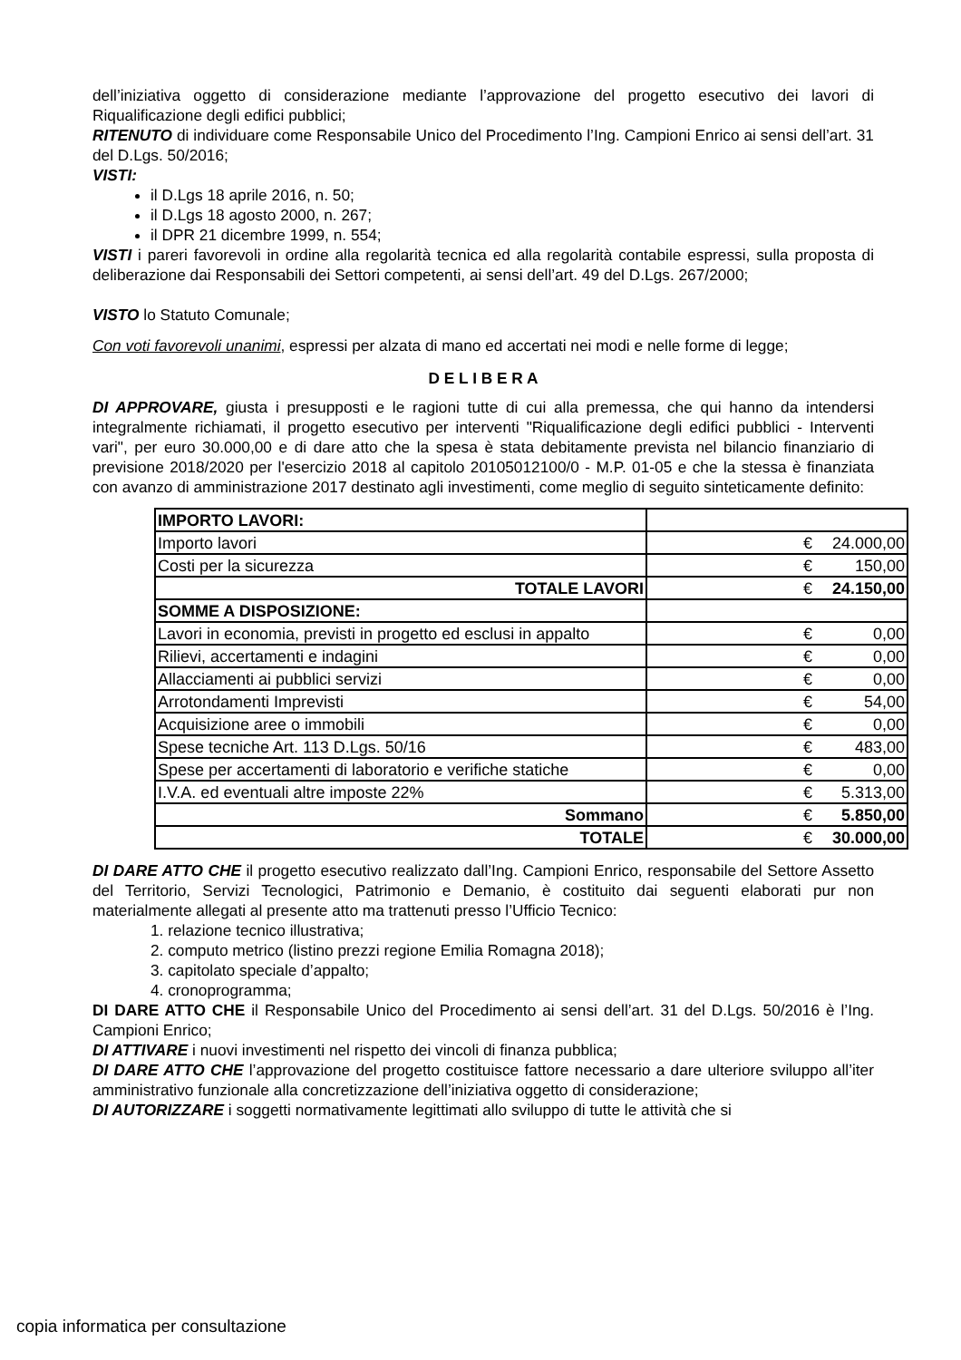dell’iniziativa oggetto di considerazione mediante l’approvazione del progetto esecutivo dei lavori di Riqualificazione degli edifici pubblici;
RITENUTO di individuare come Responsabile Unico del Procedimento l’Ing. Campioni Enrico ai sensi dell’art. 31 del D.Lgs. 50/2016;
VISTI:
il D.Lgs 18 aprile 2016, n. 50;
il D.Lgs 18 agosto 2000, n. 267;
il DPR 21 dicembre 1999, n. 554;
VISTI i pareri favorevoli in ordine alla regolarità tecnica ed alla regolarità contabile espressi, sulla proposta di deliberazione dai Responsabili dei Settori competenti, ai sensi dell’art. 49 del D.Lgs. 267/2000;
VISTO lo Statuto Comunale;
Con voti favorevoli unanimi, espressi per alzata di mano ed accertati nei modi e nelle forme di legge;
D E L I B E R A
DI APPROVARE, giusta i presupposti e le ragioni tutte di cui alla premessa, che qui hanno da intendersi integralmente richiamati, il progetto esecutivo per interventi "Riqualificazione degli edifici pubblici - Interventi vari", per euro 30.000,00 e di dare atto che la spesa è stata debitamente prevista nel bilancio finanziario di previsione 2018/2020 per l'esercizio 2018 al capitolo 20105012100/0 - M.P. 01-05 e che la stessa è finanziata con avanzo di amministrazione 2017 destinato agli investimenti, come meglio di seguito sinteticamente definito:
| IMPORTO LAVORI: | | |
| Importo lavori | € | 24.000,00 |
| Costi per la sicurezza | € | 150,00 |
| TOTALE LAVORI | € | 24.150,00 |
| SOMME A DISPOSIZIONE: | | |
| Lavori in economia, previsti in progetto ed esclusi in appalto | € | 0,00 |
| Rilievi, accertamenti e indagini | € | 0,00 |
| Allacciamenti ai pubblici servizi | € | 0,00 |
| Arrotondamenti Imprevisti | € | 54,00 |
| Acquisizione aree o immobili | € | 0,00 |
| Spese tecniche Art. 113 D.Lgs. 50/16 | € | 483,00 |
| Spese per accertamenti di laboratorio e verifiche statiche | € | 0,00 |
| I.V.A. ed eventuali altre imposte 22% | € | 5.313,00 |
| Sommano | € | 5.850,00 |
| TOTALE | € | 30.000,00 |
DI DARE ATTO CHE il progetto esecutivo realizzato dall’Ing. Campioni Enrico, responsabile del Settore Assetto del Territorio, Servizi Tecnologici, Patrimonio e Demanio, è costituito dai seguenti elaborati pur non materialmente allegati al presente atto ma trattenuti presso l’Ufficio Tecnico:
1. relazione tecnico illustrativa;
2. computo metrico (listino prezzi regione Emilia Romagna 2018);
3. capitolato speciale d’appalto;
4. cronoprogramma;
DI DARE ATTO CHE il Responsabile Unico del Procedimento ai sensi dell’art. 31 del D.Lgs. 50/2016 è l’Ing. Campioni Enrico;
DI ATTIVARE i nuovi investimenti nel rispetto dei vincoli di finanza pubblica;
DI DARE ATTO CHE l’approvazione del progetto costituisce fattore necessario a dare ulteriore sviluppo all’iter amministrativo funzionale alla concretizzazione dell’iniziativa oggetto di considerazione;
DI AUTORIZZARE i soggetti normativamente legittimati allo sviluppo di tutte le attività che si
copia informatica per consultazione